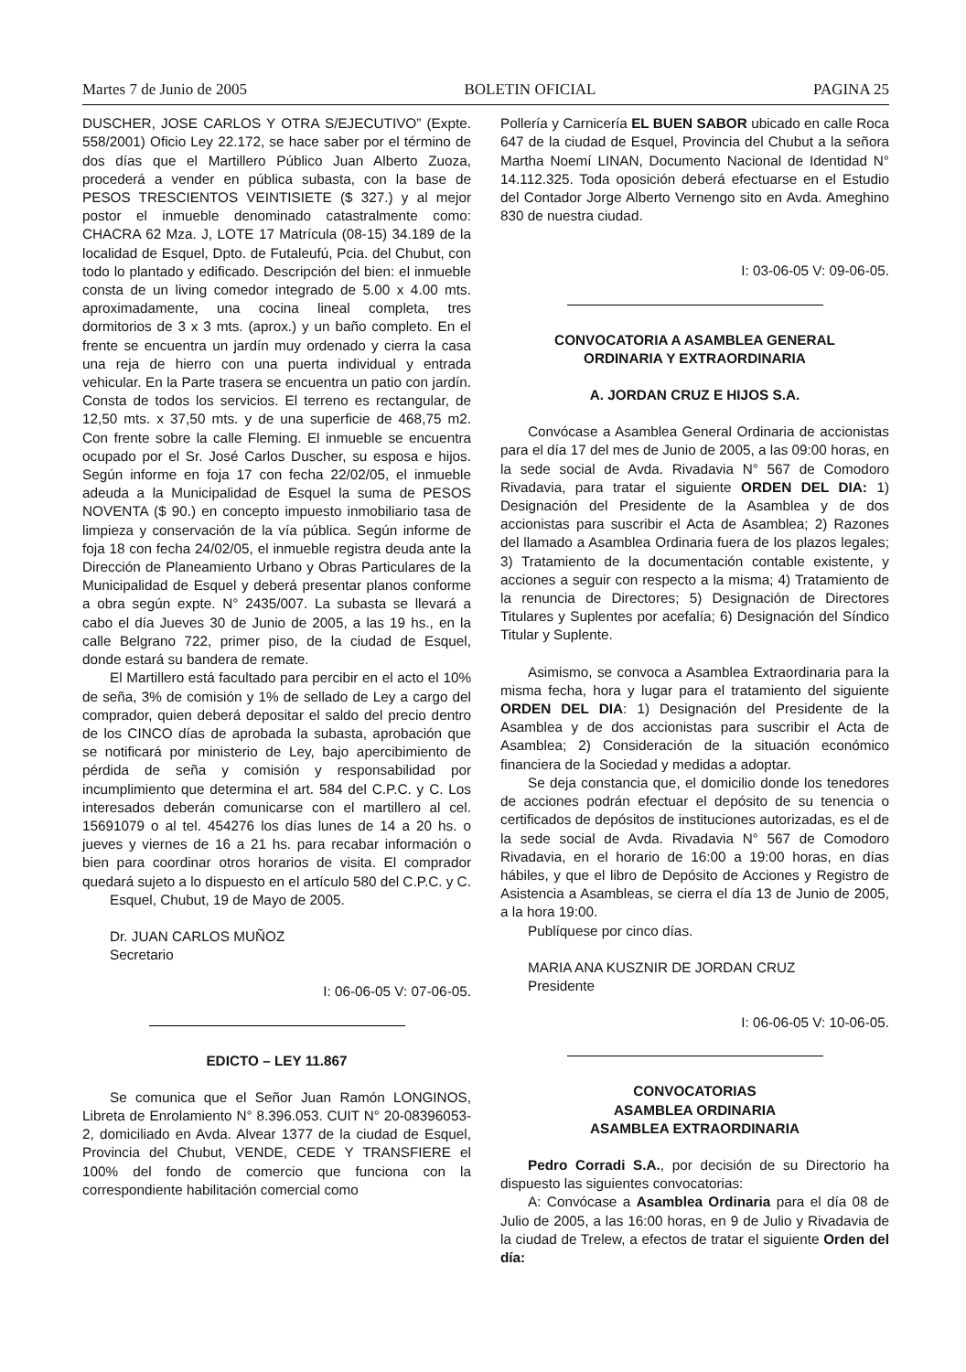Martes 7 de Junio de 2005 BOLETIN OFICIAL PAGINA 25
DUSCHER, JOSE CARLOS Y OTRA S/EJECUTIVO” (Expte. 558/2001) Oficio Ley 22.172, se hace saber por el término de dos días que el Martillero Público Juan Alberto Zuoza, procederá a vender en pública subasta, con la base de PESOS TRESCIENTOS VEINTISIETE ($ 327.) y al mejor postor el inmueble denominado catastralmente como: CHACRA 62 Mza. J, LOTE 17 Matrícula (08-15) 34.189 de la localidad de Esquel, Dpto. de Futaleufú, Pcia. del Chubut, con todo lo plantado y edificado. Descripción del bien: el inmueble consta de un living comedor integrado de 5.00 x 4.00 mts. aproximadamente, una cocina lineal completa, tres dormitorios de 3 x 3 mts. (aprox.) y un baño completo. En el frente se encuentra un jardín muy ordenado y cierra la casa una reja de hierro con una puerta individual y entrada vehicular. En la Parte trasera se encuentra un patio con jardín. Consta de todos los servicios. El terreno es rectangular, de 12,50 mts. x 37,50 mts. y de una superficie de 468,75 m2. Con frente sobre la calle Fleming. El inmueble se encuentra ocupado por el Sr. José Carlos Duscher, su esposa e hijos. Según informe en foja 17 con fecha 22/02/05, el inmueble adeuda a la Municipalidad de Esquel la suma de PESOS NOVENTA ($ 90.) en concepto impuesto inmobiliario tasa de limpieza y conservación de la vía pública. Según informe de foja 18 con fecha 24/02/05, el inmueble registra deuda ante la Dirección de Planeamiento Urbano y Obras Particulares de la Municipalidad de Esquel y deberá presentar planos conforme a obra según expte. N° 2435/007. La subasta se llevará a cabo el día Jueves 30 de Junio de 2005, a las 19 hs., en la calle Belgrano 722, primer piso, de la ciudad de Esquel, donde estará su bandera de remate.
El Martillero está facultado para percibir en el acto el 10% de seña, 3% de comisión y 1% de sellado de Ley a cargo del comprador, quien deberá depositar el saldo del precio dentro de los CINCO días de aprobada la subasta, aprobación que se notificará por ministerio de Ley, bajo apercibimiento de pérdida de seña y comisión y responsabilidad por incumplimiento que determina el art. 584 del C.P.C. y C. Los interesados deberán comunicarse con el martillero al cel. 15691079 o al tel. 454276 los días lunes de 14 a 20 hs. o jueves y viernes de 16 a 21 hs. para recabar información o bien para coordinar otros horarios de visita. El comprador quedará sujeto a lo dispuesto en el artículo 580 del C.P.C. y C.
Esquel, Chubut, 19 de Mayo de 2005.
Dr. JUAN CARLOS MUÑOZ
Secretario
I: 06-06-05 V: 07-06-05.
EDICTO – LEY 11.867
Se comunica que el Señor Juan Ramón LONGINOS, Libreta de Enrolamiento N° 8.396.053. CUIT N° 20-08396053-2, domiciliado en Avda. Alvear 1377 de la ciudad de Esquel, Provincia del Chubut, VENDE, CEDE Y TRANSFIERE el 100% del fondo de comercio que funciona con la correspondiente habilitación comercial como
Pollería y Carnicería EL BUEN SABOR ubicado en calle Roca 647 de la ciudad de Esquel, Provincia del Chubut a la señora Martha Noemí LINAN, Documento Nacional de Identidad N° 14.112.325. Toda oposición deberá efectuarse en el Estudio del Contador Jorge Alberto Vernengo sito en Avda. Ameghino 830 de nuestra ciudad.
I: 03-06-05 V: 09-06-05.
CONVOCATORIA A ASAMBLEA GENERAL
ORDINARIA Y EXTRAORDINARIA
A. JORDAN CRUZ E HIJOS S.A.
Convócase a Asamblea General Ordinaria de accionistas para el día 17 del mes de Junio de 2005, a las 09:00 horas, en la sede social de Avda. Rivadavia N° 567 de Comodoro Rivadavia, para tratar el siguiente ORDEN DEL DIA: 1) Designación del Presidente de la Asamblea y de dos accionistas para suscribir el Acta de Asamblea; 2) Razones del llamado a Asamblea Ordinaria fuera de los plazos legales; 3) Tratamiento de la documentación contable existente, y acciones a seguir con respecto a la misma; 4) Tratamiento de la renuncia de Directores; 5) Designación de Directores Titulares y Suplentes por acefalía; 6) Designación del Síndico Titular y Suplente.
Asimismo, se convoca a Asamblea Extraordinaria para la misma fecha, hora y lugar para el tratamiento del siguiente ORDEN DEL DIA: 1) Designación del Presidente de la Asamblea y de dos accionistas para suscribir el Acta de Asamblea; 2) Consideración de la situación económico financiera de la Sociedad y medidas a adoptar.
Se deja constancia que, el domicilio donde los tenedores de acciones podrán efectuar el depósito de su tenencia o certificados de depósitos de instituciones autorizadas, es el de la sede social de Avda. Rivadavia N° 567 de Comodoro Rivadavia, en el horario de 16:00 a 19:00 horas, en días hábiles, y que el libro de Depósito de Acciones y Registro de Asistencia a Asambleas, se cierra el día 13 de Junio de 2005, a la hora 19:00.
Publíquese por cinco días.
MARIA ANA KUSZNIR DE JORDAN CRUZ
Presidente
I: 06-06-05 V: 10-06-05.
CONVOCATORIAS
ASAMBLEA ORDINARIA
ASAMBLEA EXTRAORDINARIA
Pedro Corradi S.A., por decisión de su Directorio ha dispuesto las siguientes convocatorias:
A: Convócase a Asamblea Ordinaria para el día 08 de Julio de 2005, a las 16:00 horas, en 9 de Julio y Rivadavia de la ciudad de Trelew, a efectos de tratar el siguiente Orden del día: